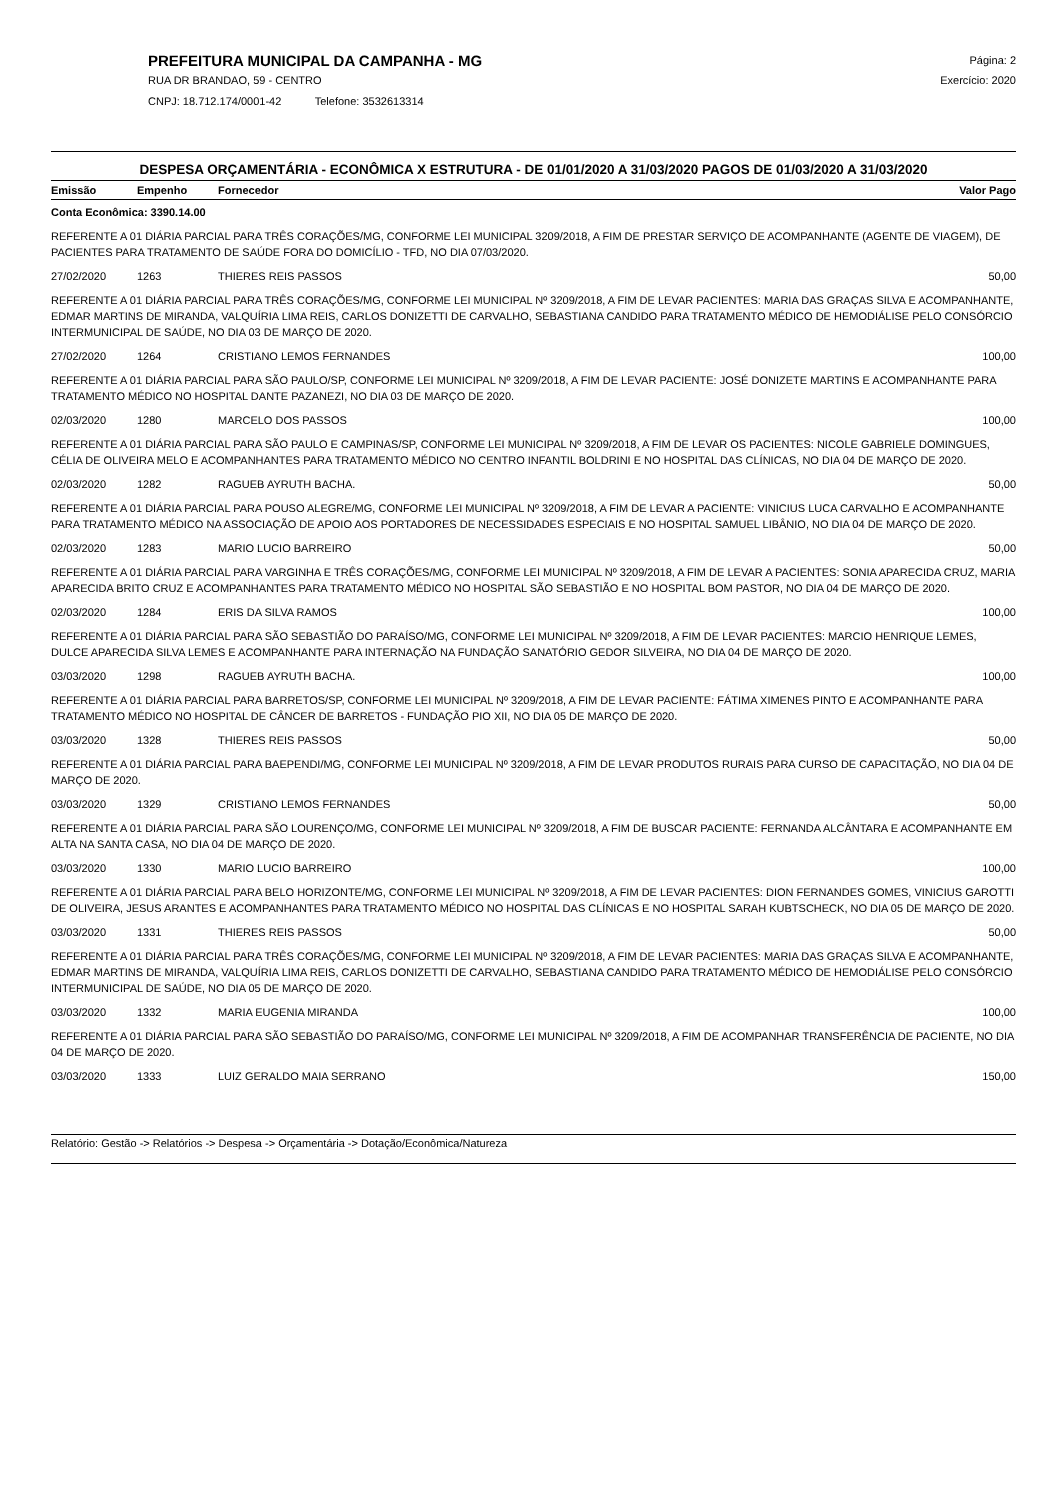PREFEITURA MUNICIPAL DA CAMPANHA - MG
RUA DR BRANDAO, 59 - CENTRO
CNPJ: 18.712.174/0001-42 Telefone: 3532613314
Página: 2
Exercício: 2020
DESPESA ORÇAMENTÁRIA - ECONÔMICA X ESTRUTURA - DE 01/01/2020 A 31/03/2020 PAGOS DE 01/03/2020 A 31/03/2020
| Emissão | Empenho | Fornecedor | Valor Pago |
| --- | --- | --- | --- |
| Conta Econômica: 3390.14.00 | | | |
| REFERENTE A 01 DIÁRIA PARCIAL PARA TRÊS CORAÇÕES/MG, CONFORME LEI MUNICIPAL 3209/2018, A FIM DE PRESTAR SERVIÇO DE ACOMPANHANTE (AGENTE DE VIAGEM), DE PACIENTES PARA TRATAMENTO DE SAÚDE FORA DO DOMICÍLIO - TFD, NO DIA 07/03/2020. | | | |
| 27/02/2020 | 1263 | THIERES REIS PASSOS | 50,00 |
| REFERENTE A 01 DIÁRIA PARCIAL PARA TRÊS CORAÇÕES/MG, CONFORME LEI MUNICIPAL Nº 3209/2018, A FIM DE LEVAR PACIENTES: MARIA DAS GRAÇAS SILVA E ACOMPANHANTE, EDMAR MARTINS DE MIRANDA, VALQUÍRIA LIMA REIS, CARLOS DONIZETTI DE CARVALHO, SEBASTIANA CANDIDO PARA TRATAMENTO MÉDICO DE HEMODIÁLISE PELO CONSÓRCIO INTERMUNICIPAL DE SAÚDE, NO DIA 03 DE MARÇO DE 2020. | | | |
| 27/02/2020 | 1264 | CRISTIANO LEMOS FERNANDES | 100,00 |
| REFERENTE A 01 DIÁRIA PARCIAL PARA SÃO PAULO/SP, CONFORME LEI MUNICIPAL Nº 3209/2018, A FIM DE LEVAR PACIENTE: JOSÉ DONIZETE MARTINS E ACOMPANHANTE PARA TRATAMENTO MÉDICO NO HOSPITAL DANTE PAZANEZI, NO DIA 03 DE MARÇO DE 2020. | | | |
| 02/03/2020 | 1280 | MARCELO DOS PASSOS | 100,00 |
| REFERENTE A 01 DIÁRIA PARCIAL PARA SÃO PAULO E CAMPINAS/SP, CONFORME LEI MUNICIPAL Nº 3209/2018, A FIM DE LEVAR OS PACIENTES: NICOLE GABRIELE DOMINGUES, CÉLIA DE OLIVEIRA MELO E ACOMPANHANTES PARA TRATAMENTO MÉDICO NO CENTRO INFANTIL BOLDRINI E NO HOSPITAL DAS CLÍNICAS, NO DIA 04 DE MARÇO DE 2020. | | | |
| 02/03/2020 | 1282 | RAGUEB AYRUTH BACHA. | 50,00 |
| REFERENTE A 01 DIÁRIA PARCIAL PARA POUSO ALEGRE/MG, CONFORME LEI MUNICIPAL Nº 3209/2018, A FIM DE LEVAR A PACIENTE: VINICIUS LUCA CARVALHO E ACOMPANHANTE PARA TRATAMENTO MÉDICO NA ASSOCIAÇÃO DE APOIO AOS PORTADORES DE NECESSIDADES ESPECIAIS E NO HOSPITAL SAMUEL LIBÂNIO, NO DIA 04 DE MARÇO DE 2020. | | | |
| 02/03/2020 | 1283 | MARIO LUCIO BARREIRO | 50,00 |
| REFERENTE A 01 DIÁRIA PARCIAL PARA VARGINHA E TRÊS CORAÇÕES/MG, CONFORME LEI MUNICIPAL Nº 3209/2018, A FIM DE LEVAR A PACIENTES: SONIA APARECIDA CRUZ, MARIA APARECIDA BRITO CRUZ E ACOMPANHANTES PARA TRATAMENTO MÉDICO NO HOSPITAL SÃO SEBASTIÃO E NO HOSPITAL BOM PASTOR, NO DIA 04 DE MARÇO DE 2020. | | | |
| 02/03/2020 | 1284 | ERIS DA SILVA RAMOS | 100,00 |
| REFERENTE A 01 DIÁRIA PARCIAL PARA SÃO SEBASTIÃO DO PARAÍSO/MG, CONFORME LEI MUNICIPAL Nº 3209/2018, A FIM DE LEVAR PACIENTES: MARCIO HENRIQUE LEMES, DULCE APARECIDA SILVA LEMES E ACOMPANHANTE PARA INTERNAÇÃO NA FUNDAÇÃO SANATÓRIO GEDOR SILVEIRA, NO DIA 04 DE MARÇO DE 2020. | | | |
| 03/03/2020 | 1298 | RAGUEB AYRUTH BACHA. | 100,00 |
| REFERENTE A 01 DIÁRIA PARCIAL PARA BARRETOS/SP, CONFORME LEI MUNICIPAL Nº 3209/2018, A FIM DE LEVAR PACIENTE: FÁTIMA XIMENES PINTO E ACOMPANHANTE PARA TRATAMENTO MÉDICO NO HOSPITAL DE CÂNCER DE BARRETOS - FUNDAÇÃO PIO XII, NO DIA 05 DE MARÇO DE 2020. | | | |
| 03/03/2020 | 1328 | THIERES REIS PASSOS | 50,00 |
| REFERENTE A 01 DIÁRIA PARCIAL PARA BAEPENDI/MG, CONFORME LEI MUNICIPAL Nº 3209/2018, A FIM DE LEVAR PRODUTOS RURAIS PARA CURSO DE CAPACITAÇÃO, NO DIA 04 DE MARÇO DE 2020. | | | |
| 03/03/2020 | 1329 | CRISTIANO LEMOS FERNANDES | 50,00 |
| REFERENTE A 01 DIÁRIA PARCIAL PARA SÃO LOURENÇO/MG, CONFORME LEI MUNICIPAL Nº 3209/2018, A FIM DE BUSCAR PACIENTE: FERNANDA ALCÂNTARA E ACOMPANHANTE EM ALTA NA SANTA CASA, NO DIA 04 DE MARÇO DE 2020. | | | |
| 03/03/2020 | 1330 | MARIO LUCIO BARREIRO | 100,00 |
| REFERENTE A 01 DIÁRIA PARCIAL PARA BELO HORIZONTE/MG, CONFORME LEI MUNICIPAL Nº 3209/2018, A FIM DE LEVAR PACIENTES: DION FERNANDES GOMES, VINICIUS GAROTTI DE OLIVEIRA, JESUS ARANTES E ACOMPANHANTES PARA TRATAMENTO MÉDICO NO HOSPITAL DAS CLÍNICAS E NO HOSPITAL SARAH KUBTSCHECK, NO DIA 05 DE MARÇO DE 2020. | | | |
| 03/03/2020 | 1331 | THIERES REIS PASSOS | 50,00 |
| REFERENTE A 01 DIÁRIA PARCIAL PARA TRÊS CORAÇÕES/MG, CONFORME LEI MUNICIPAL Nº 3209/2018, A FIM DE LEVAR PACIENTES: MARIA DAS GRAÇAS SILVA E ACOMPANHANTE, EDMAR MARTINS DE MIRANDA, VALQUÍRIA LIMA REIS, CARLOS DONIZETTI DE CARVALHO, SEBASTIANA CANDIDO PARA TRATAMENTO MÉDICO DE HEMODIÁLISE PELO CONSÓRCIO INTERMUNICIPAL DE SAÚDE, NO DIA 05 DE MARÇO DE 2020. | | | |
| 03/03/2020 | 1332 | MARIA EUGENIA MIRANDA | 100,00 |
| REFERENTE A 01 DIÁRIA PARCIAL PARA SÃO SEBASTIÃO DO PARAÍSO/MG, CONFORME LEI MUNICIPAL Nº 3209/2018, A FIM DE ACOMPANHAR TRANSFERÊNCIA DE PACIENTE, NO DIA 04 DE MARÇO DE 2020. | | | |
| 03/03/2020 | 1333 | LUIZ GERALDO MAIA SERRANO | 150,00 |
Relatório: Gestão -> Relatórios -> Despesa -> Orçamentária -> Dotação/Econômica/Natureza